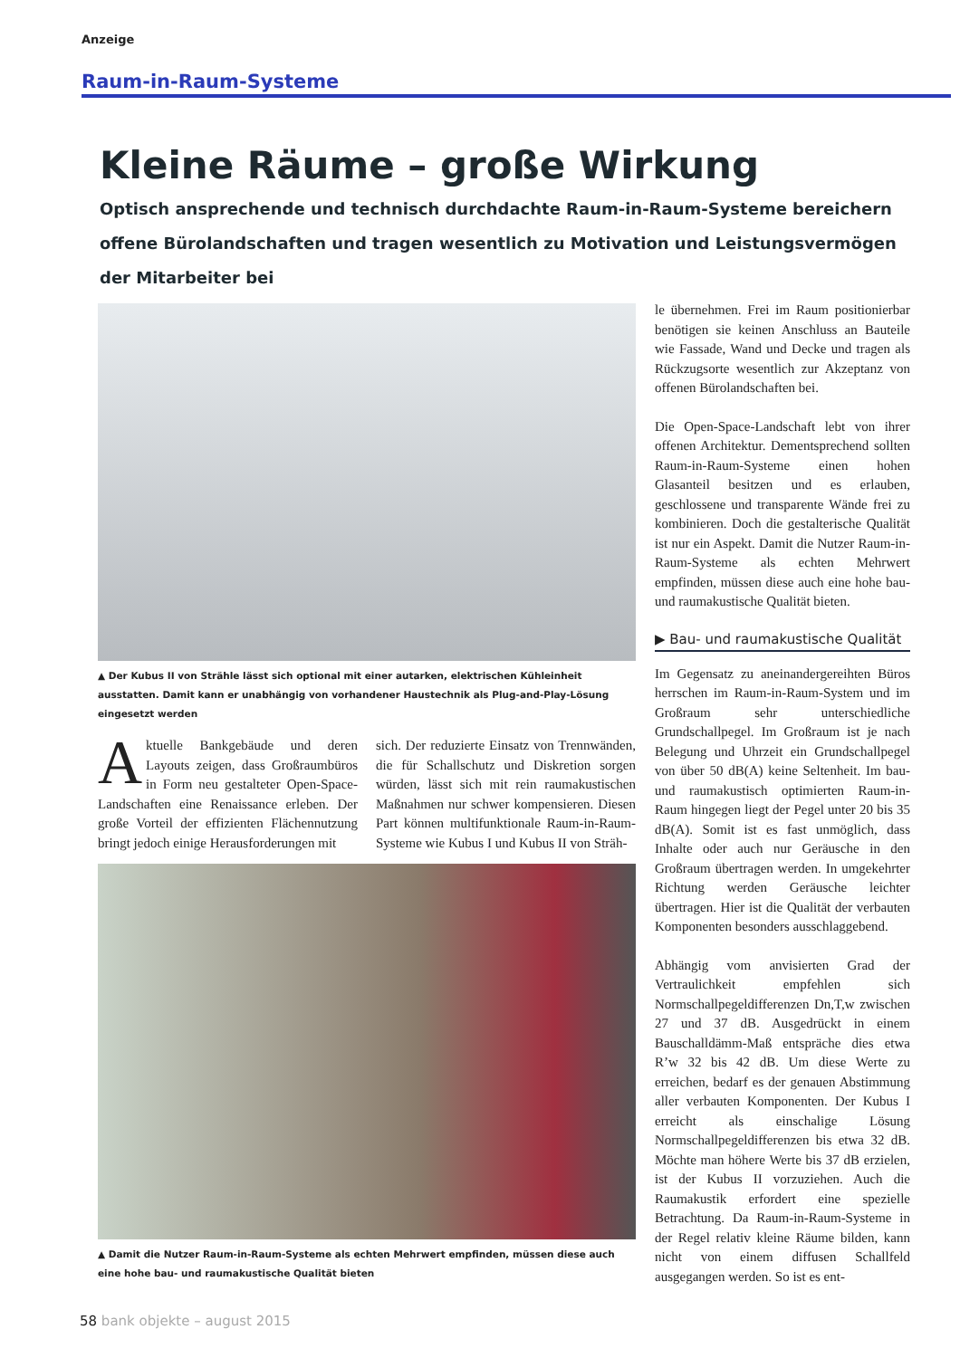Anzeige
Raum-in-Raum-Systeme
Kleine Räume – große Wirkung
Optisch ansprechende und technisch durchdachte Raum-in-Raum-Systeme bereichern offene Bürolandschaften und tragen wesentlich zu Motivation und Leistungsvermögen der Mitarbeiter bei
▲ Der Kubus II von Strähle lässt sich optional mit einer autarken, elektrischen Kühleinheit ausstatten. Damit kann er unabhängig von vorhandener Haustechnik als Plug-and-Play-Lösung eingesetzt werden
Aktuelle Bankgebäude und deren Layouts zeigen, dass Großraumbüros in Form neu gestalteter Open-Space-Landschaften eine Renaissance erleben. Der große Vorteil der effizienten Flächennutzung bringt jedoch einige Herausforderungen mit
sich. Der reduzierte Einsatz von Trennwänden, die für Schallschutz und Diskretion sorgen würden, lässt sich mit rein raumakustischen Maßnahmen nur schwer kompensieren. Diesen Part können multifunktionale Raum-in-Raum-Systeme wie Kubus I und Kubus II von Sträh-
▲ Damit die Nutzer Raum-in-Raum-Systeme als echten Mehrwert empfinden, müssen diese auch eine hohe bau- und raumakustische Qualität bieten
le übernehmen. Frei im Raum positionierbar benötigen sie keinen Anschluss an Bauteile wie Fassade, Wand und Decke und tragen als Rückzugsorte wesentlich zur Akzeptanz von offenen Bürolandschaften bei.
Die Open-Space-Landschaft lebt von ihrer offenen Architektur. Dementsprechend sollten Raum-in-Raum-Systeme einen hohen Glasanteil besitzen und es erlauben, geschlossene und transparente Wände frei zu kombinieren. Doch die gestalterische Qualität ist nur ein Aspekt. Damit die Nutzer Raum-in-Raum-Systeme als echten Mehrwert empfinden, müssen diese auch eine hohe bau- und raumakustische Qualität bieten.
▶ Bau- und raumakustische Qualität
Im Gegensatz zu aneinandergereihten Büros herrschen im Raum-in-Raum-System und im Großraum sehr unterschiedliche Grundschallpegel. Im Großraum ist je nach Belegung und Uhrzeit ein Grundschallpegel von über 50 dB(A) keine Seltenheit. Im bau- und raumakustisch optimierten Raum-in-Raum hingegen liegt der Pegel unter 20 bis 35 dB(A). Somit ist es fast unmöglich, dass Inhalte oder auch nur Geräusche in den Großraum übertragen werden. In umgekehrter Richtung werden Geräusche leichter übertragen. Hier ist die Qualität der verbauten Komponenten besonders ausschlaggebend.
Abhängig vom anvisierten Grad der Vertraulichkeit empfehlen sich Normschallpegeldifferenzen Dn,T,w zwischen 27 und 37 dB. Ausgedrückt in einem Bauschalldämm-Maß entspräche dies etwa R’w 32 bis 42 dB. Um diese Werte zu erreichen, bedarf es der genauen Abstimmung aller verbauten Komponenten. Der Kubus I erreicht als einschalige Lösung Normschallpegeldifferenzen bis etwa 32 dB. Möchte man höhere Werte bis 37 dB erzielen, ist der Kubus II vorzuziehen. Auch die Raumakustik erfordert eine spezielle Betrachtung. Da Raum-in-Raum-Systeme in der Regel relativ kleine Räume bilden, kann nicht von einem diffusen Schallfeld ausgegangen werden. So ist es ent-
58 bank objekte – august 2015